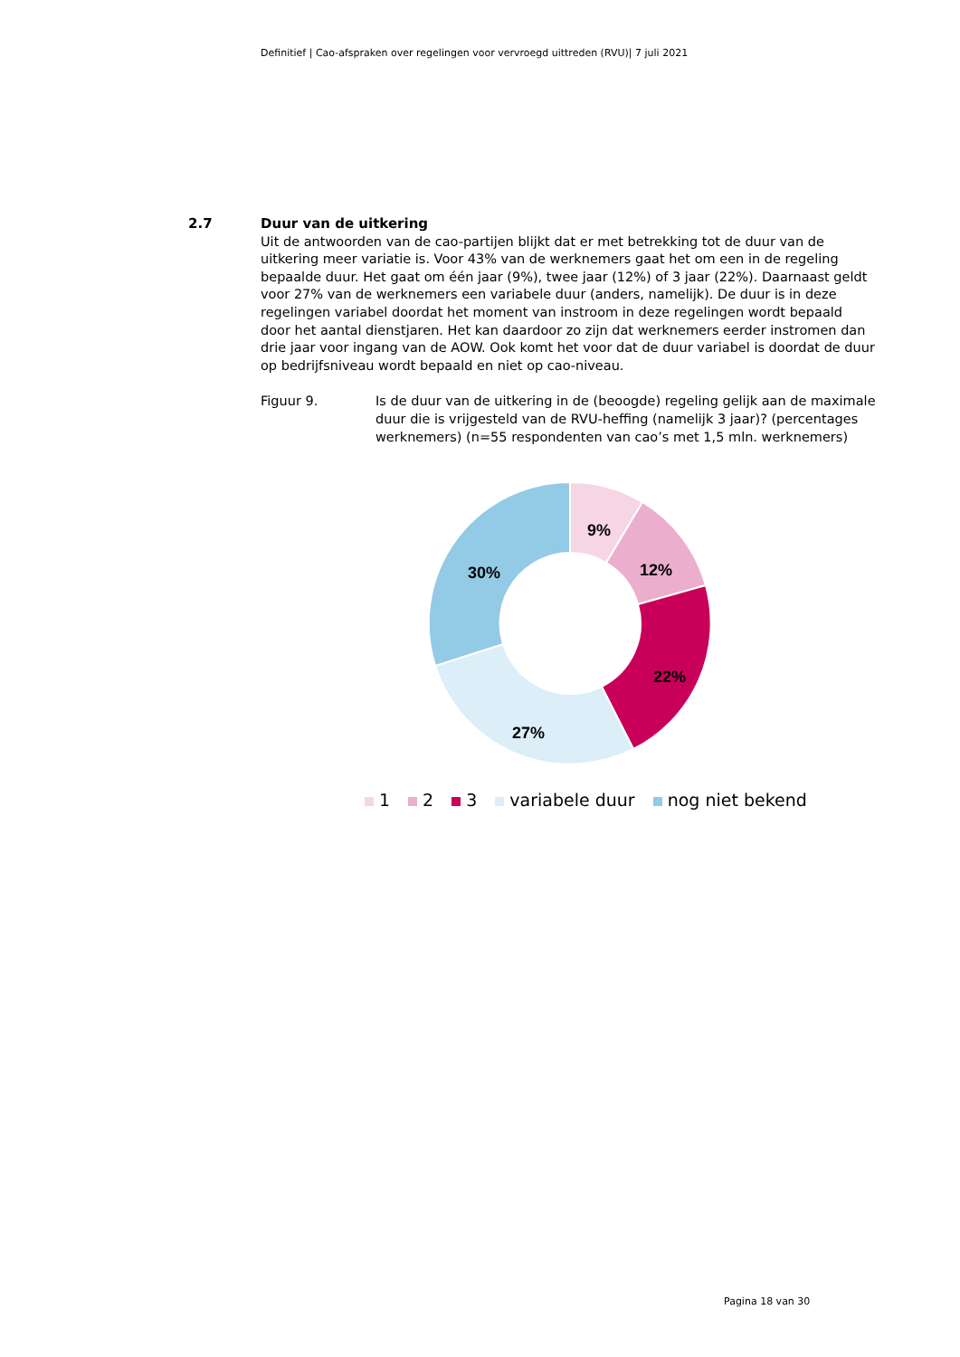Definitief | Cao-afspraken over regelingen voor vervroegd uittreden (RVU)| 7 juli 2021
2.7 Duur van de uitkering
Uit de antwoorden van de cao-partijen blijkt dat er met betrekking tot de duur van de uitkering meer variatie is. Voor 43% van de werknemers gaat het om een in de regeling bepaalde duur. Het gaat om één jaar (9%), twee jaar (12%) of 3 jaar (22%). Daarnaast geldt voor 27% van de werknemers een variabele duur (anders, namelijk). De duur is in deze regelingen variabel doordat het moment van instroom in deze regelingen wordt bepaald door het aantal dienstjaren. Het kan daardoor zo zijn dat werknemers eerder instromen dan drie jaar voor ingang van de AOW. Ook komt het voor dat de duur variabel is doordat de duur op bedrijfsniveau wordt bepaald en niet op cao-niveau.
Figuur 9. Is de duur van de uitkering in de (beoogde) regeling gelijk aan de maximale duur die is vrijgesteld van de RVU-heffing (namelijk 3 jaar)? (percentages werknemers) (n=55 respondenten van cao’s met 1,5 mln. werknemers)
9%
12%
22%
27%
30%
1 2 3 variabele duur nog niet bekend
Pagina 18 van 30